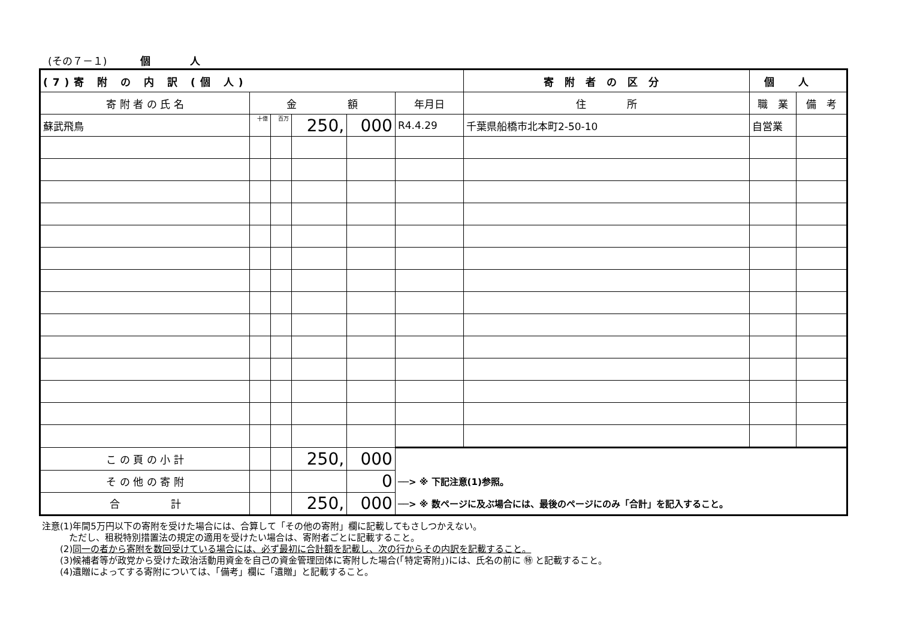(その７－１) 個 人
| (7)寄 附 の 内 訳 (個 人) | | | | | | 寄附者の区分 | 個人 | |
| --- | --- | --- | --- | --- | --- | --- | --- | --- |
| 寄 附 者 の 氏 名 | 金 額 | | | | 年月日 | 住 所 | 職 業 | 備 考 |
| 蘇武飛鳥 | 十億 | 百万 | 250, | 000 | R4.4.29 | 千葉県船橋市北本町2-50-10 | 自営業 | |
| こ の 頁 の 小 計 | | | 250, | 000 | | | | |
| そ の 他 の 寄 附 | | | | 0 | ──> ※ 下記注意(1)参照。 | | | |
| 合 計 | | | 250, | 000 | ──> ※ 数ページに及ぶ場合には、最後のページにのみ「合計」を記入すること。 | | | |
注意(1)年間5万円以下の寄附を受けた場合には、合算して「その他の寄附」欄に記載してもさしつかえない。
　　　ただし、租税特別措置法の規定の適用を受けたい場合は、寄附者ごとに記載すること。
　　(2)同一の者から寄附を数回受けている場合には、必ず最初に合計額を記載し、次の行からその内訳を記載すること。
　　(3)候補者等が政党から受けた政治活動用資金を自己の資金管理団体に寄附した場合(「特定寄附」)には、氏名の前に ㊕ と記載すること。
　　(4)遺贈によってする寄附については、「備考」欄に「遺贈」と記載すること。